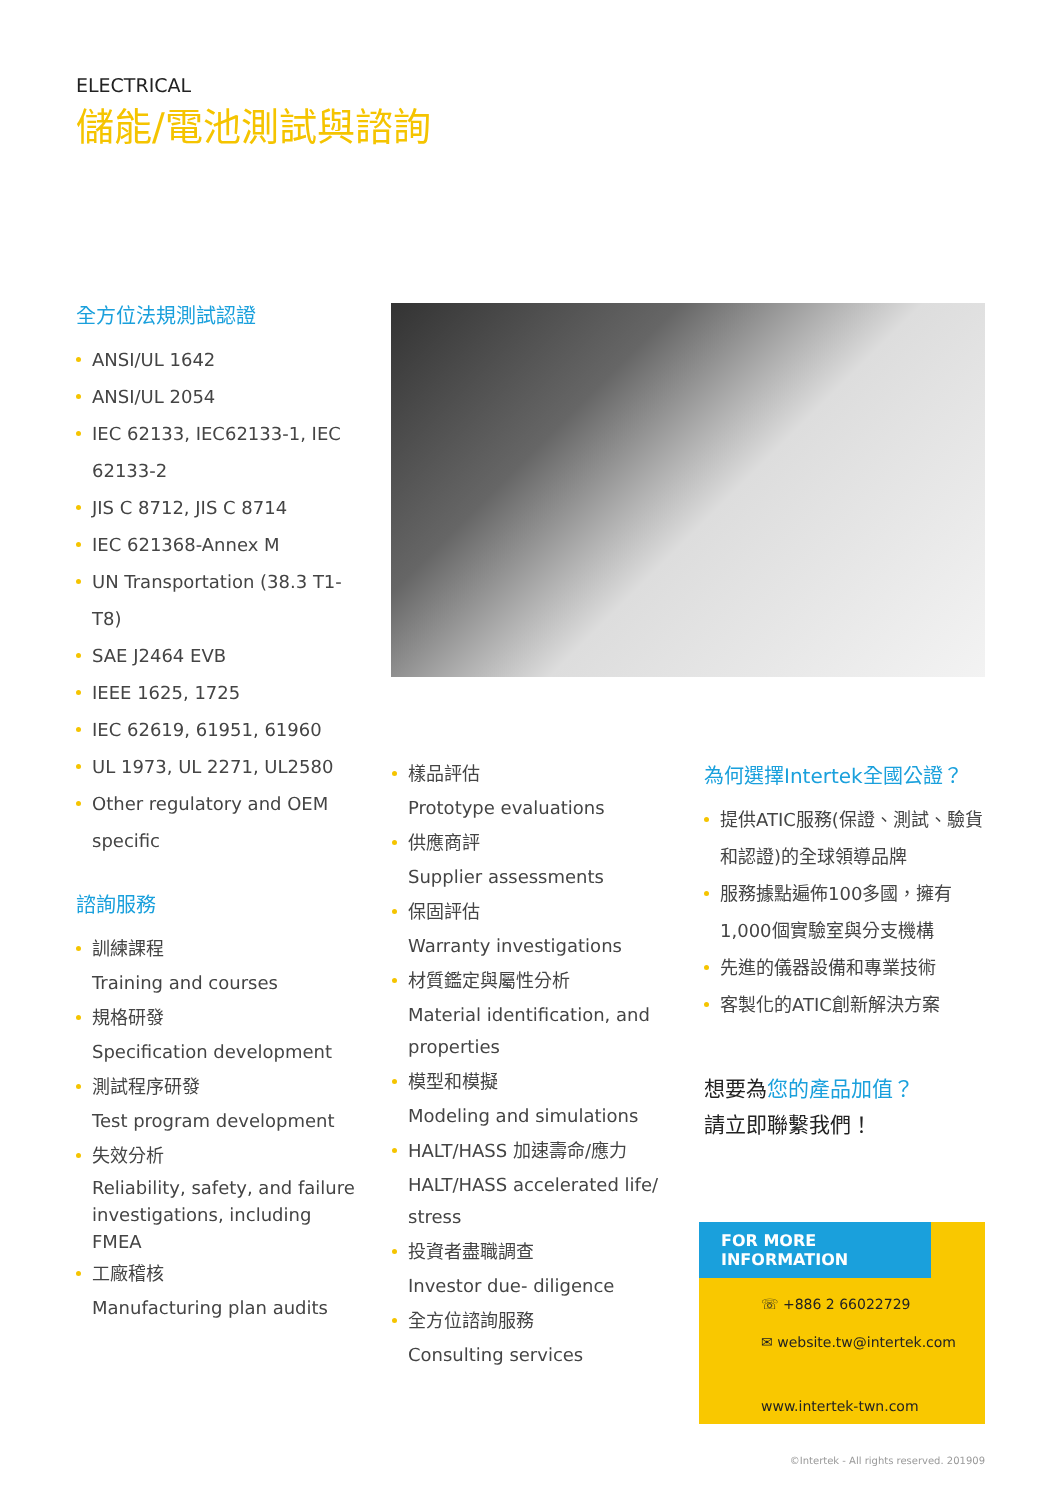ELECTRICAL
儲能/電池測試與諮詢
全方位法規測試認證
ANSI/UL 1642
ANSI/UL 2054
IEC 62133, IEC62133-1, IEC 62133-2
JIS C 8712, JIS C 8714
IEC 621368-Annex M
UN Transportation (38.3 T1-T8)
SAE J2464 EVB
IEEE 1625, 1725
IEC 62619, 61951, 61960
UL 1973, UL 2271, UL2580
Other regulatory and OEM specific
諮詢服務
訓練課程
Training and courses
規格研發
Specification development
測試程序研發
Test program development
失效分析
Reliability, safety, and failure investigations, including FMEA
工廠稽核
Manufacturing plan audits
樣品評估
Prototype evaluations
供應商評
Supplier assessments
保固評估
Warranty investigations
材質鑑定與屬性分析
Material identification, and properties
模型和模擬
Modeling and simulations
HALT/HASS 加速壽命/應力
HALT/HASS accelerated life/ stress
投資者盡職調查
Investor due- diligence
全方位諮詢服務
Consulting services
為何選擇Intertek全國公證？
提供ATIC服務(保證、測試、驗貨和認證)的全球領導品牌
服務據點遍佈100多國，擁有1,000個實驗室與分支機構
先進的儀器設備和專業技術
客製化的ATIC創新解決方案
想要為您的產品加值？
請立即聯繫我們！
FOR MORE INFORMATION
☏ +886 2 66022729
✉ website.tw@intertek.com
www.intertek-twn.com
©Intertek - All rights reserved. 201909